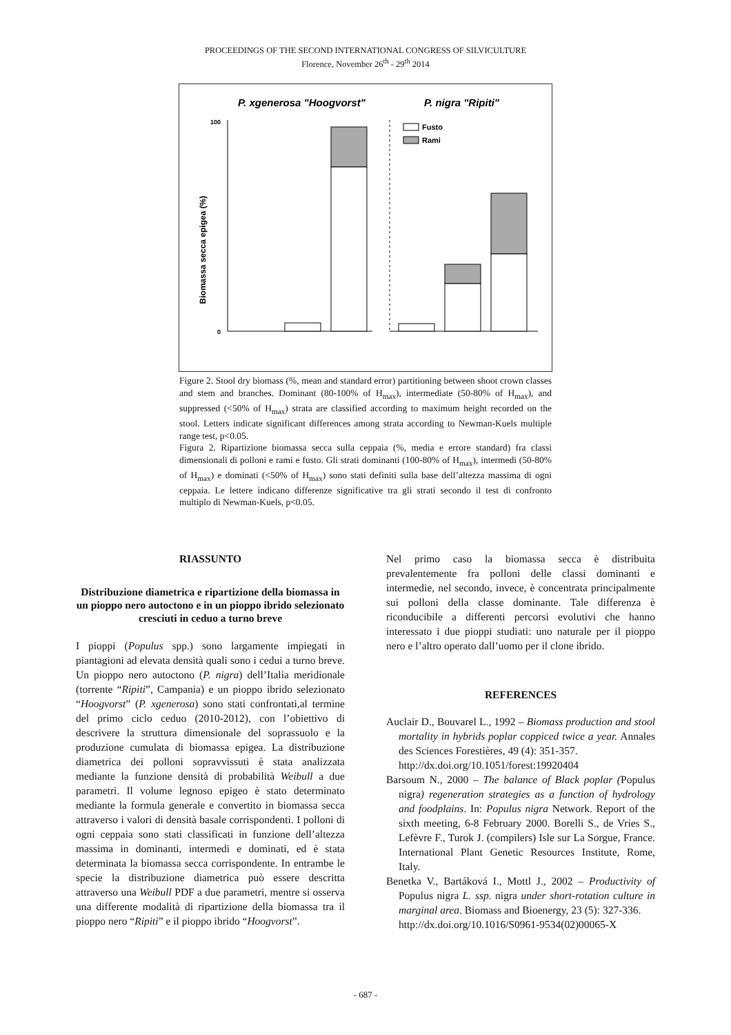PROCEEDINGS OF THE SECOND INTERNATIONAL CONGRESS OF SILVICULTURE
Florence, November 26<sup>th</sup> - 29<sup>th</sup> 2014
P. xgenerosa "Hoogvorst"
P. nigra "Ripiti"
Biomassa secca epigea (%)
Fusto
Rami
100
0
Figure 2. Stool dry biomass (%, mean and standard error) partitioning between shoot crown classes and stem and branches. Dominant (80-100% of H<sub>max</sub>), intermediate (50-80% of H<sub>max</sub>), and suppressed (<50% of H<sub>max</sub>) strata are classified according to maximum height recorded on the stool. Letters indicate significant differences among strata according to Newman-Kuels multiple range test, p<0.05.
Figura 2. Ripartizione biomassa secca sulla ceppaia (%, media e errore standard) fra classi dimensionali di polloni e rami e fusto. Gli strati dominanti (100-80% of H<sub>max</sub>), intermedi (50-80% of H<sub>max</sub>) e dominati (<50% of H<sub>max</sub>) sono stati definiti sulla base dell’altezza massima di ogni ceppaia. Le lettere indicano differenze significative tra gli strati secondo il test di confronto multiplo di Newman-Kuels, p<0.05.
RIASSUNTO
Distribuzione diametrica e ripartizione della biomassa in un pioppo nero autoctono e in un pioppo ibrido selezionato cresciuti in ceduo a turno breve
I pioppi (Populus spp.) sono largamente impiegati in piantagioni ad elevata densità quali sono i cedui a turno breve. Un pioppo nero autoctono (P. nigra) dell’Italia meridionale (torrente “Ripiti”, Campania) e un pioppo ibrido selezionato “Hoogvorst” (P. xgenerosa) sono stati confrontati,al termine del primo ciclo ceduo (2010-2012), con l’obiettivo di descrivere la struttura dimensionale del soprassuolo e la produzione cumulata di biomassa epigea. La distribuzione diametrica dei polloni sopravvissuti è stata analizzata mediante la funzione densità di probabilità Weibull a due parametri. Il volume legnoso epigeo è stato determinato mediante la formula generale e convertito in biomassa secca attraverso i valori di densità basale corrispondenti. I polloni di ogni ceppaia sono stati classificati in funzione dell’altezza massima in dominanti, intermedi e dominati, ed è stata determinata la biomassa secca corrispondente. In entrambe le specie la distribuzione diametrica può essere descritta attraverso una Weibull PDF a due parametri, mentre si osserva una differente modalità di ripartizione della biomassa tra il pioppo nero “Ripiti” e il pioppo ibrido “Hoogvorst”.
Nel primo caso la biomassa secca è distribuita prevalentemente fra polloni delle classi dominanti e intermedie, nel secondo, invece, è concentrata principalmente sui polloni della classe dominante. Tale differenza è riconducibile a differenti percorsi evolutivi che hanno interessato i due pioppi studiati: uno naturale per il pioppo nero e l’altro operato dall’uomo per il clone ibrido.
REFERENCES
Auclair D., Bouvarel L., 1992 – Biomass production and stool mortality in hybrids poplar coppiced twice a year. Annales des Sciences Forestières, 49 (4): 351-357.
http://dx.doi.org/10.1051/forest:19920404
Barsoum N., 2000 – The balance of Black poplar (Populus nigra) regeneration strategies as a function of hydrology and foodplains. In: Populus nigra Network. Report of the sixth meeting, 6-8 February 2000. Borelli S., de Vries S., Lefèvre F., Turok J. (compilers) Isle sur La Sorgue, France. International Plant Genetic Resources Institute, Rome, Italy.
Benetka V., Bartáková I., Mottl J., 2002 – Productivity of Populus nigra L. ssp. nigra under short-rotation culture in marginal area. Biomass and Bioenergy, 23 (5): 327-336.
http://dx.doi.org/10.1016/S0961-9534(02)00065-X
- 687 -